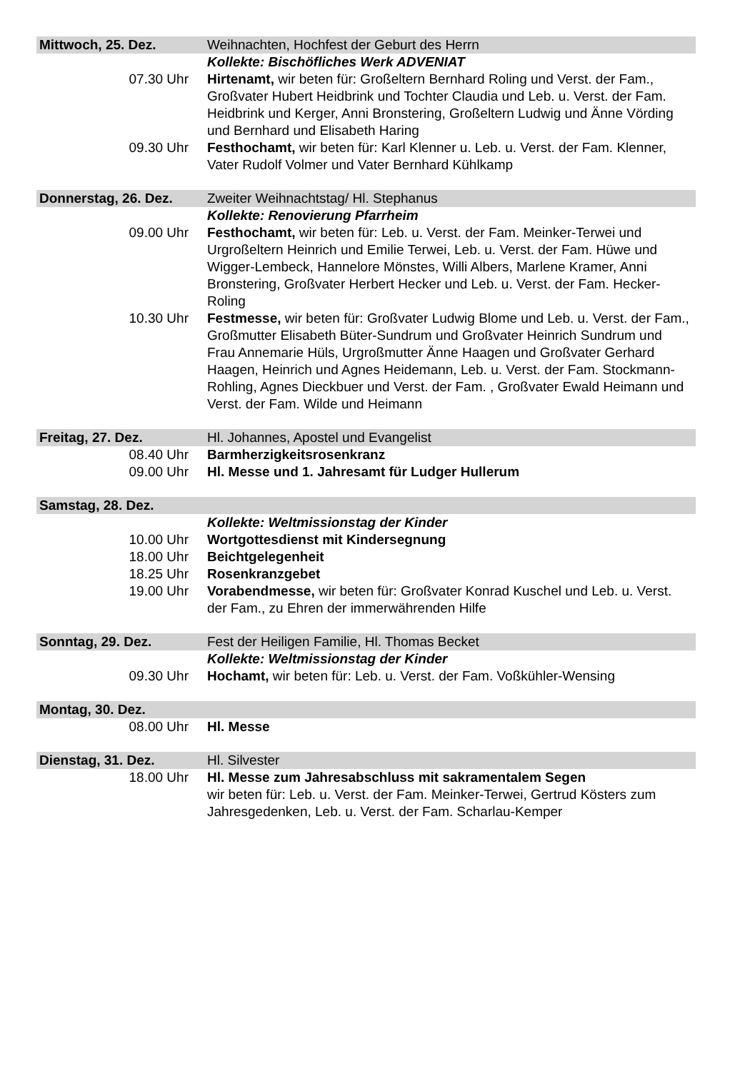| Mittwoch, 25. Dez. | Weihnachten, Hochfest der Geburt des Herrn |
| | Kollekte: Bischöfliches Werk ADVENIAT |
| 07.30 Uhr | Hirtenamt, wir beten für: Großeltern Bernhard Roling und Verst. der Fam., Großvater Hubert Heidbrink und Tochter Claudia und Leb. u. Verst. der Fam. Heidbrink und Kerger, Anni Bronstering, Großeltern Ludwig und Änne Vörding und Bernhard und Elisabeth Haring |
| 09.30 Uhr | Festhochamt, wir beten für: Karl Klenner u. Leb. u. Verst. der Fam. Klenner, Vater Rudolf Volmer und Vater Bernhard Kühlkamp |
| Donnerstag, 26. Dez. | Zweiter Weihnachtstag/ Hl. Stephanus |
| | Kollekte: Renovierung Pfarrheim |
| 09.00 Uhr | Festhochamt, wir beten für: Leb. u. Verst. der Fam. Meinker-Terwei und Urgroßeltern Heinrich und Emilie Terwei, Leb. u. Verst. der Fam. Hüwe und Wigger-Lembeck, Hannelore Mönstes, Willi Albers, Marlene Kramer, Anni Bronstering, Großvater Herbert Hecker und Leb. u. Verst. der Fam. Hecker-Roling |
| 10.30 Uhr | Festmesse, wir beten für: Großvater Ludwig Blome und Leb. u. Verst. der Fam., Großmutter Elisabeth Büter-Sundrum und Großvater Heinrich Sundrum und Frau Annemarie Hüls, Urgroßmutter Änne Haagen und Großvater Gerhard Haagen, Heinrich und Agnes Heidemann, Leb. u. Verst. der Fam. Stockmann-Rohling, Agnes Dieckbuer und Verst. der Fam. , Großvater Ewald Heimann und Verst. der Fam. Wilde und Heimann |
| Freitag, 27. Dez. | Hl. Johannes, Apostel und Evangelist |
| 08.40 Uhr | Barmherzigkeitsrosenkranz |
| 09.00 Uhr | Hl. Messe und 1. Jahresamt für Ludger Hullerum |
| Samstag, 28. Dez. | |
| | Kollekte: Weltmissionstag der Kinder |
| 10.00 Uhr | Wortgottesdienst mit Kindersegnung |
| 18.00 Uhr | Beichtgelegenheit |
| 18.25 Uhr | Rosenkranzgebet |
| 19.00 Uhr | Vorabendmesse, wir beten für: Großvater Konrad Kuschel und Leb. u. Verst. der Fam., zu Ehren der immerwährenden Hilfe |
| Sonntag, 29. Dez. | Fest der Heiligen Familie, Hl. Thomas Becket |
| | Kollekte: Weltmissionstag der Kinder |
| 09.30 Uhr | Hochamt, wir beten für: Leb. u. Verst. der Fam. Voßkühler-Wensing |
| Montag, 30. Dez. | |
| 08.00 Uhr | Hl. Messe |
| Dienstag, 31. Dez. | Hl. Silvester |
| 18.00 Uhr | Hl. Messe zum Jahresabschluss mit sakramentalem Segen wir beten für: Leb. u. Verst. der Fam. Meinker-Terwei, Gertrud Kösters zum Jahresgedenken, Leb. u. Verst. der Fam. Scharlau-Kemper |